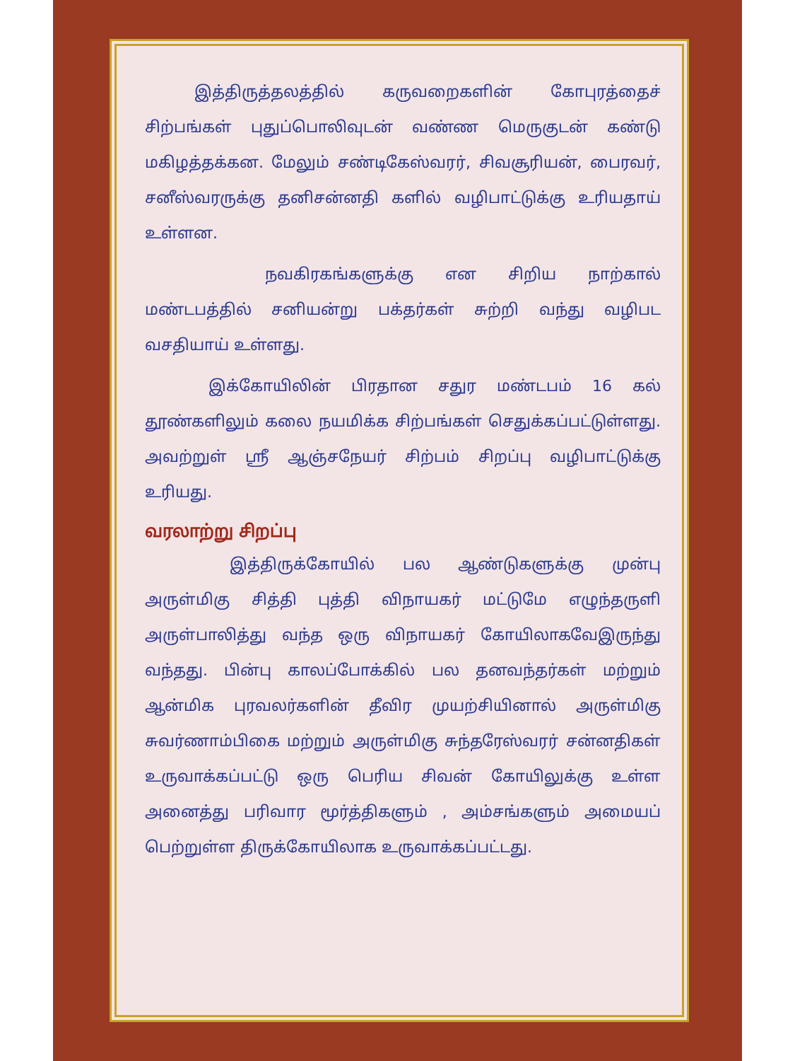இத்திருத்தலத்தில் கருவறைகளின் கோபுரத்தைச் சிற்பங்கள் புதுப்பொலிவுடன் வண்ண மெருகுடன் கண்டு மகிழத்தக்கன. மேலும் சண்டிகேஸ்வரர், சிவசூரியன், பைரவர், சனீஸ்வரருக்கு தனிசன்னதி களில் வழிபாட்டுக்கு உரியதாய் உள்ளன.
நவகிரகங்களுக்கு என சிறிய நாற்கால் மண்டபத்தில் சனியன்று பக்தர்கள் சுற்றி வந்து வழிபட வசதியாய் உள்ளது.
இக்கோயிலின் பிரதான சதுர மண்டபம் 16 கல் தூண்களிலும் கலை நயமிக்க சிற்பங்கள் செதுக்கப்பட்டுள்ளது. அவற்றுள் ஸ்ரீ ஆஞ்சநேயர் சிற்பம் சிறப்பு வழிபாட்டுக்கு உரியது.
வரலாற்று சிறப்பு
இத்திருக்கோயில் பல ஆண்டுகளுக்கு முன்பு அருள்மிகு சித்தி புத்தி விநாயகர் மட்டுமே எழுந்தருளி அருள்பாலித்து வந்த ஒரு விநாயகர் கோயிலாகவேஇருந்து வந்தது. பின்பு காலப்போக்கில் பல தனவந்தர்கள் மற்றும் ஆன்மிக புரவலர்களின் தீவிர முயற்சியினால் அருள்மிகு சுவர்ணாம்பிகை மற்றும் அருள்மிகு சுந்தரேஸ்வரர் சன்னதிகள் உருவாக்கப்பட்டு ஒரு பெரிய சிவன் கோயிலுக்கு உள்ள அனைத்து பரிவார மூர்த்திகளும் , அம்சங்களும் அமையப் பெற்றுள்ள திருக்கோயிலாக உருவாக்கப்பட்டது.